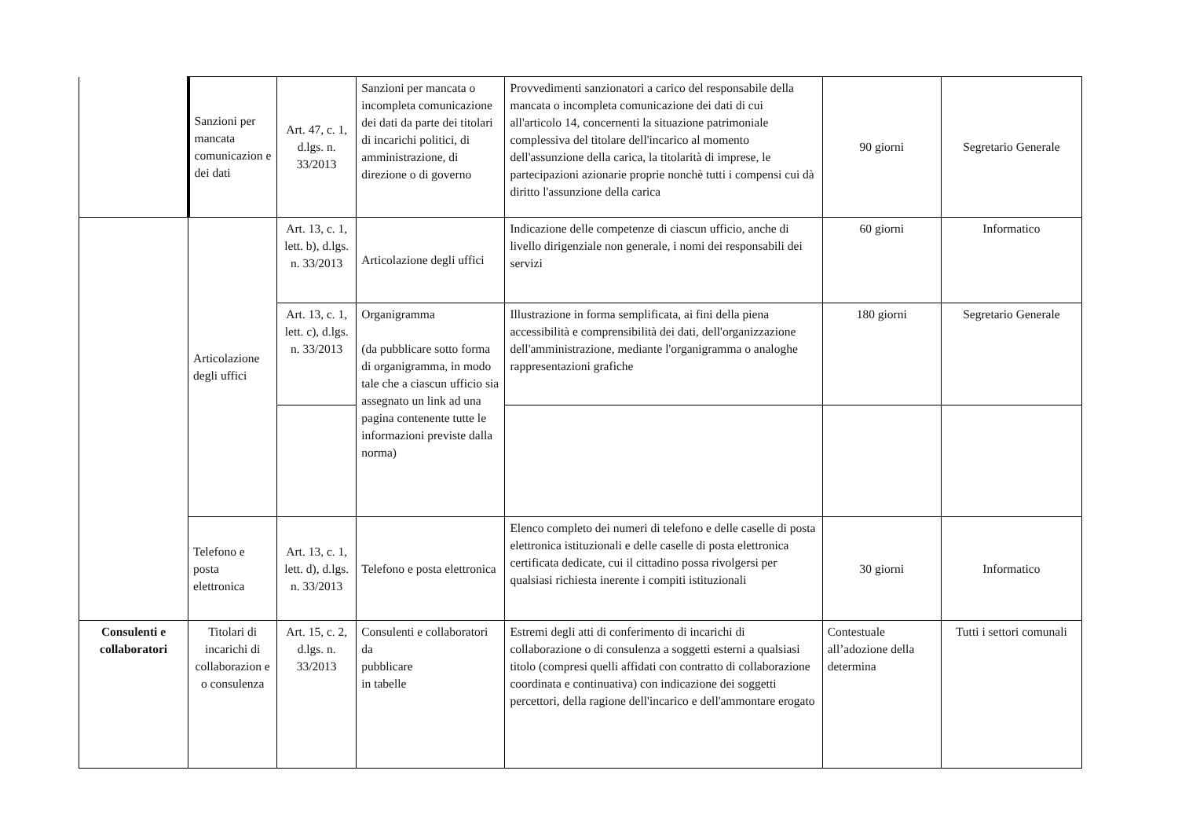| | Sanzioni per mancata comunicazion e dei dati | Art. 47, c. 1, d.lgs. n. 33/2013 | Sanzioni per mancata o incompleta comunicazione dei dati da parte dei titolari di incarichi politici, di amministrazione, di direzione o di governo | Provvedimenti sanzionatori a carico del responsabile della mancata o incompleta comunicazione dei dati di cui all'articolo 14, concernenti la situazione patrimoniale complessiva del titolare dell'incarico al momento dell'assunzione della carica, la titolarità di imprese, le partecipazioni azionarie proprie nonchè tutti i compensi cui dà diritto l'assunzione della carica | 90 giorni | Segretario Generale |
| | Articolazione degli uffici | Art. 13, c. 1, lett. b), d.lgs. n. 33/2013 | Articolazione degli uffici | Indicazione delle competenze di ciascun ufficio, anche di livello dirigenziale non generale, i nomi dei responsabili dei servizi | 60 giorni | Informatico |
| | | Art. 13, c. 1, lett. c), d.lgs. n. 33/2013 | Organigramma (da pubblicare sotto forma di organigramma, in modo tale che a ciascun ufficio sia assegnato un link ad una pagina contenente tutte le informazioni previste dalla norma) | Illustrazione in forma semplificata, ai fini della piena accessibilità e comprensibilità dei dati, dell'organizzazione dell'amministrazione, mediante l'organigramma o analoghe rappresentazioni grafiche | 180 giorni | Segretario Generale |
| | Telefono e posta elettronica | Art. 13, c. 1, lett. d), d.lgs. n. 33/2013 | Telefono e posta elettronica | Elenco completo dei numeri di telefono e delle caselle di posta elettronica istituzionali e delle caselle di posta elettronica certificata dedicate, cui il cittadino possa rivolgersi per qualsiasi richiesta inerente i compiti istituzionali | 30 giorni | Informatico |
| Consulenti e collaboratori | Titolari di incarichi di collaborazion e o consulenza | Art. 15, c. 2, d.lgs. n. 33/2013 | Consulenti e collaboratori da pubblicare in tabelle | Estremi degli atti di conferimento di incarichi di collaborazione o di consulenza a soggetti esterni a qualsiasi titolo (compresi quelli affidati con contratto di collaborazione coordinata e continuativa) con indicazione dei soggetti percettori, della ragione dell'incarico e dell'ammontare erogato | Contestuale all’adozione della determina | Tutti i settori comunali |